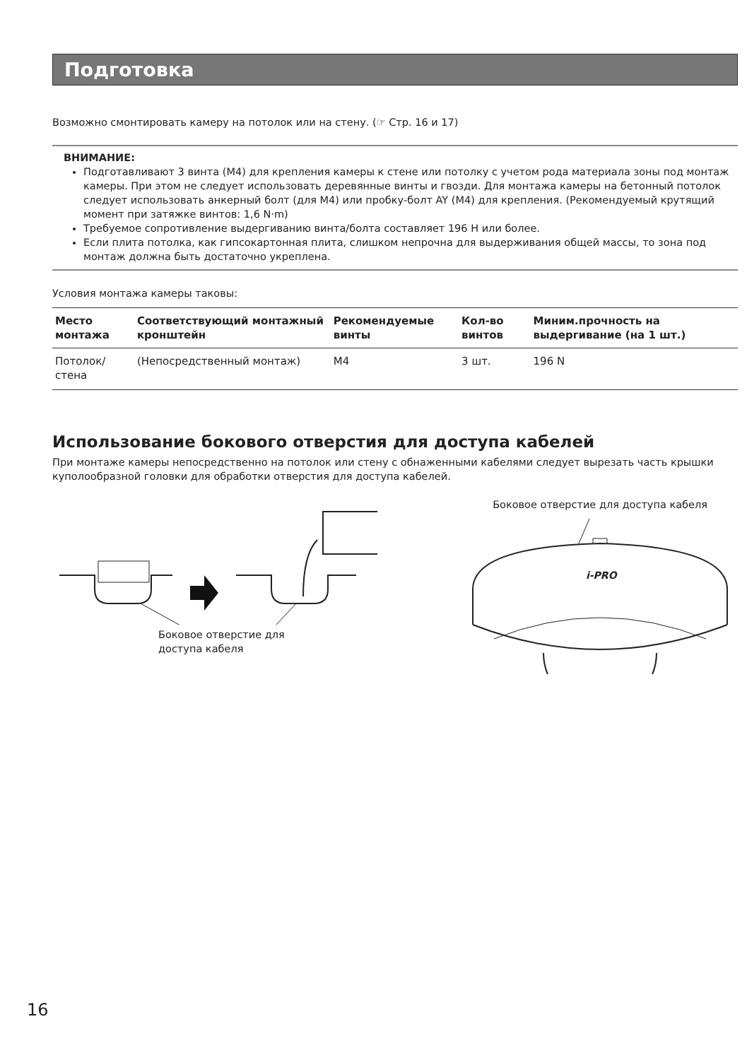Подготовка
Возможно смонтировать камеру на потолок или на стену. (☞ Стр. 16 и 17)
ВНИМАНИЕ:
Подготавливают 3 винта (M4) для крепления камеры к стене или потолку с учетом рода материала зоны под монтаж камеры. При этом не следует использовать деревянные винты и гвозди. Для монтажа камеры на бетонный потолок следует использовать анкерный болт (для M4) или пробку-болт AY (M4) для крепления. (Рекомендуемый крутящий момент при затяжке винтов: 1,6 N·m)
Требуемое сопротивление выдергиванию винта/болта составляет 196 Н или более.
Если плита потолка, как гипсокартонная плита, слишком непрочна для выдерживания общей массы, то зона под монтаж должна быть достаточно укреплена.
Условия монтажа камеры таковы:
| Место монтажа | Соответствующий монтажный кронштейн | Рекомендуемые винты | Кол-во винтов | Миним.прочность на выдергивание (на 1 шт.) |
| --- | --- | --- | --- | --- |
| Потолок/стена | (Непосредственный монтаж) | M4 | 3 шт. | 196 N |
Использование бокового отверстия для доступа кабелей
При монтаже камеры непосредственно на потолок или стену с обнаженными кабелями следует вырезать часть крышки куполообразной головки для обработки отверстия для доступа кабелей.
Боковое отверстие для
доступа кабеля
Боковое отверстие для доступа кабеля
i-PRO
16